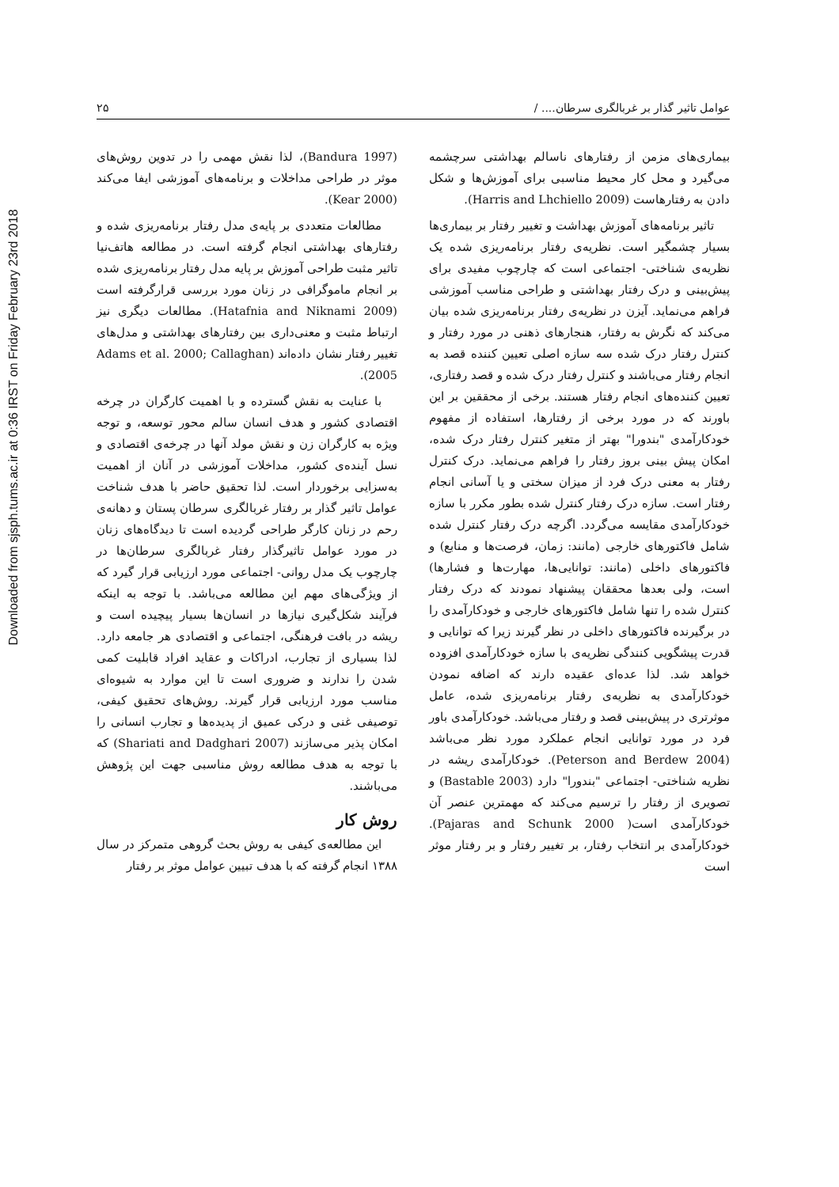Downloaded from sjsph.tums.ac.ir at 0:36 IRST on Friday February 23rd 2018
عوامل تاثیر گذار بر غربالگری سرطان.... / ۲۵
بیماری‌های مزمن از رفتارهای ناسالم بهداشتی سرچشمه می‌گیرد و محل کار محیط مناسبی برای آموزش‌ها و شکل دادن به رفتارهاست (Harris and Lhchiello 2009).
تاثیر برنامه‌های آموزش بهداشت و تغییر رفتار بر بیماری‌ها بسیار چشمگیر است. نظریه‌ی رفتار برنامه‌ریزی شده یک نظریه‌ی شناختی- اجتماعی است که چارچوب مفیدی برای پیش‌بینی و درک رفتار بهداشتی و طراحی مناسب آموزشی فراهم می‌نماید. آیزن در نظریه‌ی رفتار برنامه‌ریزی شده بیان می‌کند که نگرش به رفتار، هنجارهای ذهنی در مورد رفتار و کنترل رفتار درک شده سه سازه اصلی تعیین کننده قصد به انجام رفتار می‌باشند و کنترل رفتار درک شده و قصد رفتاری، تعیین کننده‌های انجام رفتار هستند. برخی از محققین بر این باورند که در مورد برخی از رفتارها، استفاده از مفهوم خودکارآمدی "بندورا" بهتر از متغیر کنترل رفتار درک شده، امکان پیش بینی بروز رفتار را فراهم می‌نماید. درک کنترل رفتار به معنی درک فرد از میزان سختی و یا آسانی انجام رفتار است. سازه درک رفتار کنترل شده بطور مکرر با سازه خودکارآمدی مقایسه می‌گردد. اگرچه درک رفتار کنترل شده شامل فاکتورهای خارجی (مانند: زمان، فرصت‌ها و منابع) و فاکتورهای داخلی (مانند: توانایی‌ها، مهارت‌ها و فشارها) است، ولی بعدها محققان پیشنهاد نمودند که درک رفتار کنترل شده را تنها شامل فاکتورهای خارجی و خودکارآمدی را در برگیرنده فاکتورهای داخلی در نظر گیرند زیرا که توانایی و قدرت پیشگویی کنندگی نظریه‌ی با سازه خودکارآمدی افزوده خواهد شد. لذا عده‌ای عقیده دارند که اضافه نمودن خودکارآمدی به نظریه‌ی رفتار برنامه‌ریزی شده، عامل موثرتری در پیش‌بینی قصد و رفتار می‌باشد. خودکارآمدی باور فرد در مورد توانایی انجام عملکرد مورد نظر می‌باشد (Peterson and Berdew 2004). خودکارآمدی ریشه در نظریه شناختی- اجتماعی "بندورا" دارد (Bastable 2003) و تصویری از رفتار را ترسیم می‌کند که مهمترین عنصر آن خودکارآمدی است( Pajaras and Schunk 2000). خودکارآمدی بر انتخاب رفتار، بر تغییر رفتار و بر رفتار موثر است
(Bandura 1997)، لذا نقش مهمی را در تدوین روش‌های موثر در طراحی مداخلات و برنامه‌های آموزشی ایفا می‌کند (Kear 2000).
مطالعات متعددی بر پایه‌ی مدل رفتار برنامه‌ریزی شده و رفتارهای بهداشتی انجام گرفته است. در مطالعه هاتف‌نیا تاثیر مثبت طراحی آموزش بر پایه مدل رفتار برنامه‌ریزی شده بر انجام ماموگرافی در زنان مورد بررسی قرارگرفته است (Hatafnia and Niknami 2009). مطالعات دیگری نیز ارتباط مثبت و معنی‌داری بین رفتارهای بهداشتی و مدل‌های تغییر رفتار نشان داده‌اند (Adams et al. 2000; Callaghan 2005).
با عنایت به نقش گسترده و با اهمیت کارگران در چرخه اقتصادی کشور و هدف انسان سالم محور توسعه، و توجه ویژه به کارگران زن و نقش مولد آنها در چرخه‌ی اقتصادی و نسل آینده‌ی کشور، مداخلات آموزشی در آنان از اهمیت به‌سزایی برخوردار است. لذا تحقیق حاضر با هدف شناخت عوامل تاثیر گذار بر رفتار غربالگری سرطان پستان و دهانه‌ی رحم در زنان کارگر طراحی گردیده است تا دیدگاه‌های زنان در مورد عوامل تاثیرگذار رفتار غربالگری سرطان‌ها در چارچوب یک مدل روانی- اجتماعی مورد ارزیابی قرار گیرد که از ویژگی‌های مهم این مطالعه می‌باشد. با توجه به اینکه فرآیند شکل‌گیری نیازها در انسان‌ها بسیار پیچیده است و ریشه در بافت فرهنگی، اجتماعی و اقتصادی هر جامعه دارد. لذا بسیاری از تجارب، ادراکات و عقاید افراد قابلیت کمی شدن را ندارند و ضروری است تا این موارد به شیوه‌ای مناسب مورد ارزیابی قرار گیرند. روش‌های تحقیق کیفی، توصیفی غنی و درکی عمیق از پدیده‌ها و تجارب انسانی را امکان پذیر می‌سازند (Shariati and Dadghari 2007) که با توجه به هدف مطالعه روش مناسبی جهت این پژوهش می‌باشند.
روش کار
این مطالعه‌ی کیفی به روش بحث گروهی متمرکز در سال ۱۳۸۸ انجام گرفته که با هدف تبیین عوامل موثر بر رفتار